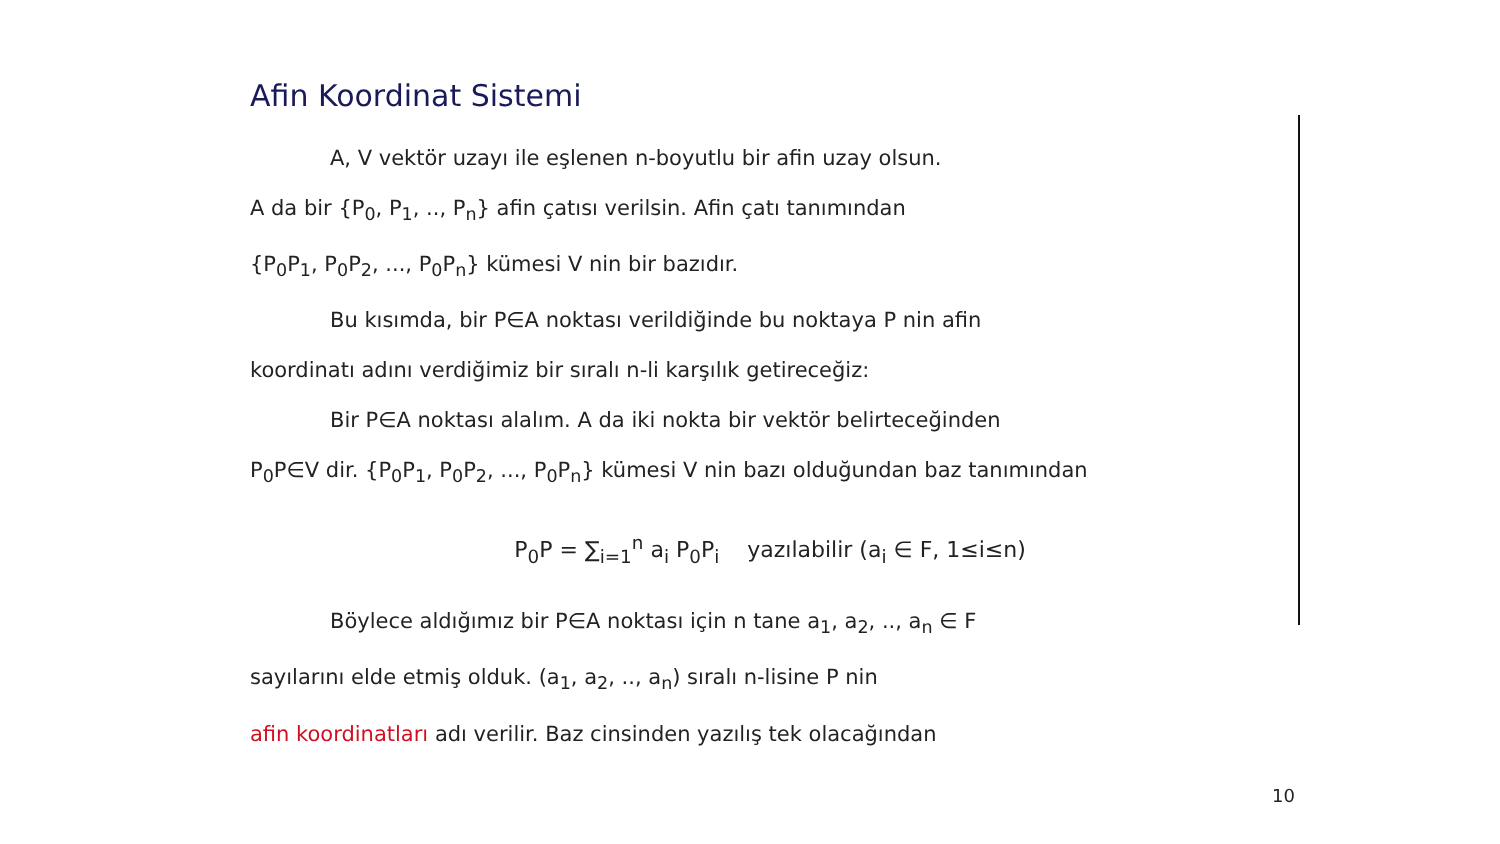Afin Koordinat Sistemi
A, V vektör uzayı ile eşlenen n-boyutlu bir afin uzay olsun.
A da bir {P<sub>0</sub>, P<sub>1</sub>, .., P<sub>n</sub>} afin çatısı verilsin. Afin çatı tanımından
{P<sub>0</sub>P<sub>1</sub>, P<sub>0</sub>P<sub>2</sub>, ..., P<sub>0</sub>P<sub>n</sub>} kümesi V nin bir bazıdır.
Bu kısımda, bir P∈A noktası verildiğinde bu noktaya P nin afin
koordinatı adını verdiğimiz bir sıralı n-li karşılık getireceğiz:
Bir P∈A noktası alalım. A da iki nokta bir vektör belirteceğinden
P<sub>0</sub>P∈V dir. {P<sub>0</sub>P<sub>1</sub>, P<sub>0</sub>P<sub>2</sub>, ..., P<sub>0</sub>P<sub>n</sub>} kümesi V nin bazı olduğundan baz tanımından
P<sub>0</sub>P = ∑<sub>i=1</sub><sup>n</sup> a<sub>i</sub> P<sub>0</sub>P<sub>i</sub> yazılabilir (a<sub>i</sub> ∈ F, 1≤i≤n)
Böylece aldığımız bir P∈A noktası için n tane a<sub>1</sub>, a<sub>2</sub>, .., a<sub>n</sub> ∈ F
sayılarını elde etmiş olduk. (a<sub>1</sub>, a<sub>2</sub>, .., a<sub>n</sub>) sıralı n-lisine P nin
afin koordinatları adı verilir. Baz cinsinden yazılış tek olacağından
10